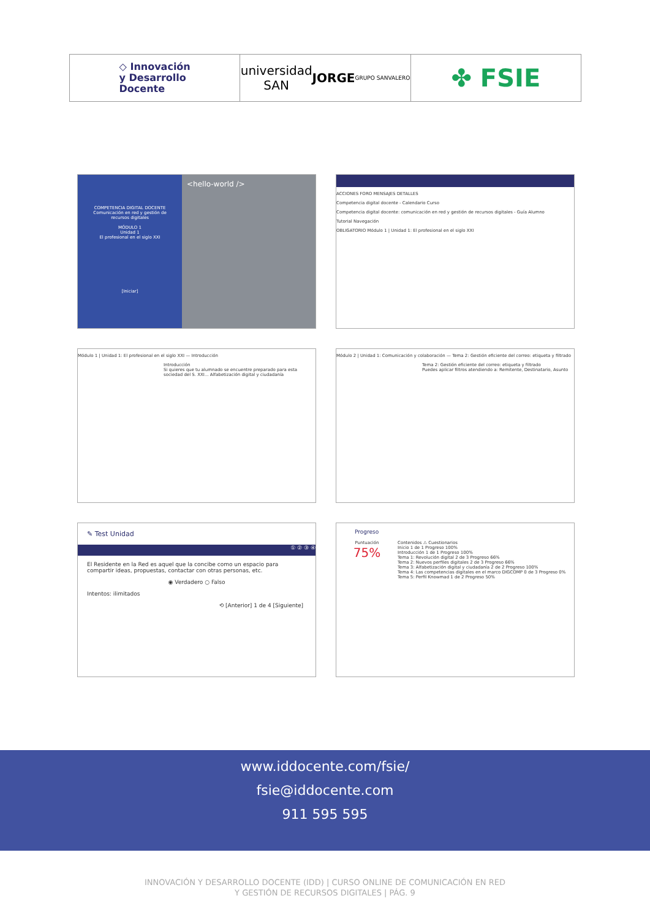◇ Innovación
y Desarrollo
Docente
universidad
SAN JORGE
GRUPO SANVALERO
✤ FSIE
COMPETENCIA DIGITAL DOCENTE
Comunicación en red y gestión de recursos digitales
MÓDULO 1
Unidad 1
El profesional en el siglo XXI
[Iniciar]
<hello-world />
ACCIONES FORO MENSAJES DETALLES
Competencia digital docente - Calendario Curso
Competencia digital docente: comunicación en red y gestión de recursos digitales - Guía Alumno
Tutorial Navegación
OBLIGATORIO Módulo 1 | Unidad 1: El profesional en el siglo XXI
Módulo 1 | Unidad 1: El profesional en el siglo XXI — Introducción
Introducción
Si quieres que tu alumnado se encuentre preparado para esta sociedad del S. XXI... Alfabetización digital y ciudadanía
Módulo 2 | Unidad 1: Comunicación y colaboración — Tema 2: Gestión eficiente del correo: etiqueta y filtrado
Tema 2: Gestión eficiente del correo: etiqueta y filtrado
Puedes aplicar filtros atendiendo a: Remitente, Destinatario, Asunto
✎ Test Unidad
① ② ③ ④
El Residente en la Red es aquel que la concibe como un espacio para compartir ideas, propuestas, contactar con otras personas, etc.
◉ Verdadero ○ Falso
Intentos: ilimitados
⟲ [Anterior] 1 de 4 [Siguiente]
Progreso
Puntuación
75%
Contenidos ⚠ Cuestionarios
Inicio 1 de 1 Progreso 100%
Introducción 1 de 1 Progreso 100%
Tema 1: Revolución digital 2 de 3 Progreso 66%
Tema 2: Nuevos perfiles digitales 2 de 3 Progreso 66%
Tema 3: Alfabetización digital y ciudadanía 2 de 2 Progreso 100%
Tema 4: Las competencias digitales en el marco DIGCOMP 0 de 3 Progreso 0%
Tema 5: Perfil Knowmad 1 de 2 Progreso 50%
www.iddocente.com/fsie/
fsie@iddocente.com
911 595 595
INNOVACIÓN Y DESARROLLO DOCENTE (IDD) | CURSO ONLINE DE COMUNICACIÓN EN RED
Y GESTIÓN DE RECURSOS DIGITALES | PÁG. 9